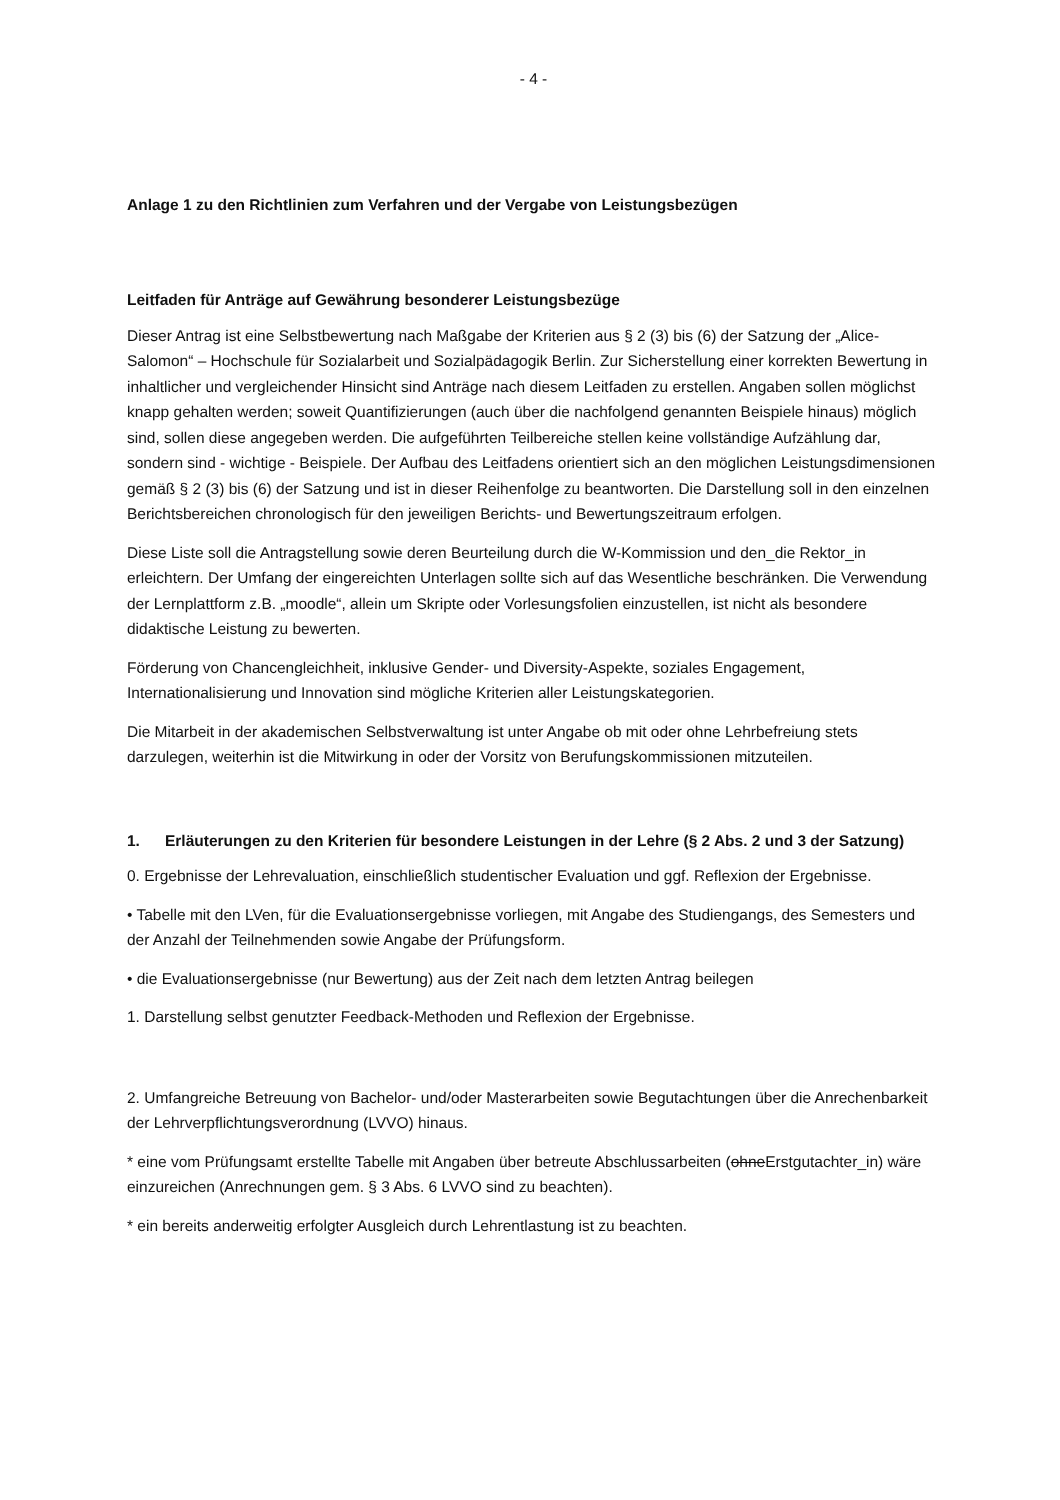- 4 -
Anlage 1 zu den Richtlinien zum Verfahren und der Vergabe von Leistungsbezügen
Leitfaden für Anträge auf Gewährung besonderer Leistungsbezüge
Dieser Antrag ist eine Selbstbewertung nach Maßgabe der Kriterien aus § 2 (3) bis (6) der Satzung der „Alice-Salomon“ – Hochschule für Sozialarbeit und Sozialpädagogik Berlin. Zur Sicherstellung einer korrekten Bewertung in inhaltlicher und vergleichender Hinsicht sind Anträge nach diesem Leitfaden zu erstellen. Angaben sollen möglichst knapp gehalten werden; soweit Quantifizierungen (auch über die nachfolgend genannten Beispiele hinaus) möglich sind, sollen diese angegeben werden. Die aufgeführten Teilbereiche stellen keine vollständige Aufzählung dar, sondern sind - wichtige - Beispiele. Der Aufbau des Leitfadens orientiert sich an den möglichen Leistungsdimensionen gemäß § 2 (3) bis (6) der Satzung und ist in dieser Reihenfolge zu beantworten. Die Darstellung soll in den einzelnen Berichtsbereichen chronologisch für den jeweiligen Berichts- und Bewertungszeitraum erfolgen.
Diese Liste soll die Antragstellung sowie deren Beurteilung durch die W-Kommission und den_die Rektor_in erleichtern. Der Umfang der eingereichten Unterlagen sollte sich auf das Wesentliche beschränken. Die Verwendung der Lernplattform z.B. „moodle“, allein um Skripte oder Vorlesungsfolien einzustellen, ist nicht als besondere didaktische Leistung zu bewerten.
Förderung von Chancengleichheit, inklusive Gender- und Diversity-Aspekte, soziales Engagement, Internationalisierung und Innovation sind mögliche Kriterien aller Leistungskategorien.
Die Mitarbeit in der akademischen Selbstverwaltung ist unter Angabe ob mit oder ohne Lehrbefreiung stets darzulegen, weiterhin ist die Mitwirkung in oder der Vorsitz von Berufungskommissionen mitzuteilen.
1. Erläuterungen zu den Kriterien für besondere Leistungen in der Lehre (§ 2 Abs. 2 und 3 der Satzung)
0. Ergebnisse der Lehrevaluation, einschließlich studentischer Evaluation und ggf. Reflexion der Ergebnisse.
• Tabelle mit den LVen, für die Evaluationsergebnisse vorliegen, mit Angabe des Studiengangs, des Semesters und der Anzahl der Teilnehmenden sowie Angabe der Prüfungsform.
• die Evaluationsergebnisse (nur Bewertung) aus der Zeit nach dem letzten Antrag beilegen
1. Darstellung selbst genutzter Feedback-Methoden und Reflexion der Ergebnisse.
2. Umfangreiche Betreuung von Bachelor- und/oder Masterarbeiten sowie Begutachtungen über die Anrechenbarkeit der Lehrverpflichtungsverordnung (LVVO) hinaus.
* eine vom Prüfungsamt erstellte Tabelle mit Angaben über betreute Abschlussarbeiten (ohneErstgutachter_in) wäre einzureichen (Anrechnungen gem. § 3 Abs. 6 LVVO sind zu beachten).
* ein bereits anderweitig erfolgter Ausgleich durch Lehrentlastung ist zu beachten.